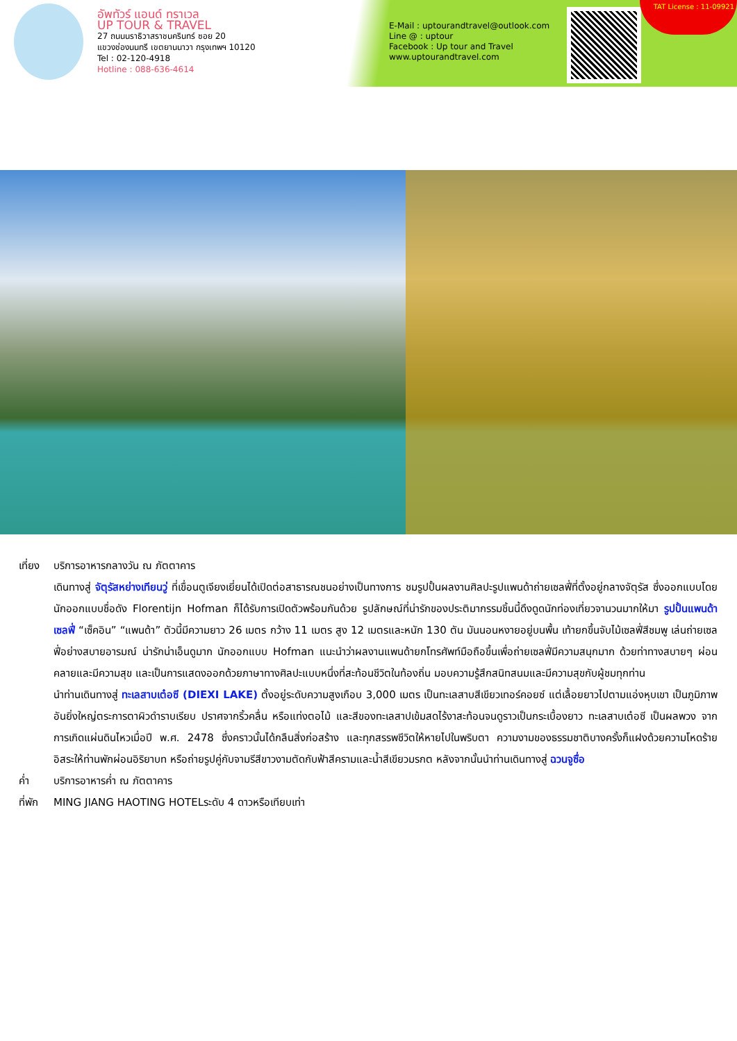อัพทัวร์ แอนด์ ทราเวล
UP TOUR & TRAVEL
27 ถนนนราธิวาสราชนครินทร์ ซอย 20
แขวงช่องนนทรี เขตยานนาวา กรุงเทพฯ 10120
Tel : 02-120-4918
Hotline : 088-636-4614
E-Mail : uptourandtravel@outlook.com
Line @ : uptour
Facebook : Up tour and Travel
www.uptourandtravel.com
TAT License : 11-09921
เที่ยง บริการอาหารกลางวัน ณ ภัตตาคาร
เดินทางสู่ จัตุรัสหย่างเทียนวู่ ที่เขื่อนตูเจียงเยี่ยนได้เปิดต่อสาธารณชนอย่างเป็นทางการ ชมรูปปั้นผลงานศิลปะรูปแพนด้าถ่ายเซลฟี่ที่ตั้งอยู่กลางจัตุรัส ซึ่งออกแบบโดยนักออกแบบชื่อดัง Florentijn Hofman ก็ได้รับการเปิดตัวพร้อมกันด้วย รูปลักษณ์ที่น่ารักของประติมากรรมชิ้นนี้ดึงดูดนักท่องเที่ยวจานวนมากให้มา รูปปั้นแพนด้าเซลฟี่ “เซ็คอิน” “แพนด้า” ตัวนี้มีความยาว 26 เมตร กว้าง 11 เมตร สูง 12 เมตรและหนัก 130 ตัน มันนอนหงายอยู่บนพื้น เท้ายกขึ้นจับไม้เซลฟี่สีชมพู เล่นถ่ายเซลฟี่อย่างสบายอารมณ์ น่ารักน่าเอ็นดูมาก นักออกแบบ Hofman แนะนำว่าผลงานแพนด้ายกโทรศัพท์มือถือขึ้นเพื่อถ่ายเซลฟี่มีความสนุกมาก ด้วยท่าทางสบายๆ ผ่อนคลายและมีความสุข และเป็นการแสดงออกด้วยภาษาทางศิลปะแบบหนึ่งที่สะท้อนชีวิตในท้องถิ่น มอบความรู้สึกสนิทสนมและมีความสุขกับผู้ชมทุกท่าน
นำท่านเดินทางสู่ ทะเลสาบเต๋อซี (DIEXI LAKE) ตั้งอยู่ระดับความสูงเกือบ 3,000 เมตร เป็นทะเลสาบสีเขียวเทอร์คอยซ์ แต่เลื้อยยาวไปตามแอ่งหุบเขา เป็นภูมิภาพอันยิ่งใหญ่ตระการตาผิวดำราบเรียบ ปราศจากริ้วคลื่น หรือแท่งตอไม้ และสีของทะเลสาปเข้มสดไร้งาสะท้อนจนดูราวเป็นกระเบื้องยาว ทะเลสาบเต๋อซี เป็นผลพวง จากการเกิดแผ่นดินไหวเมื่อปี พ.ศ. 2478 ซึ่งคราวนั้นได้กลืนสิ่งก่อสร้าง และทุกสรรพชีวิตให้หายไปในพริบตา ความงามของธรรมชาติบางครั้งก็แฝงด้วยความโหดร้าย อิสระให้ท่านพักผ่อนอิริยาบท หรือถ่ายรูปคู่กับจามรีสีขาวงามตัดกับฟ้าสีครามและน้ำสีเขียวมรกต หลังจากนั้นนำท่านเดินทางสู่ ฉวนจูซื่อ
ค่ำ บริการอาหารค่ำ ณ ภัตตาคาร
ที่พัก MING JIANG HAOTING HOTELระดับ 4 ดาวหรือเทียบเท่า